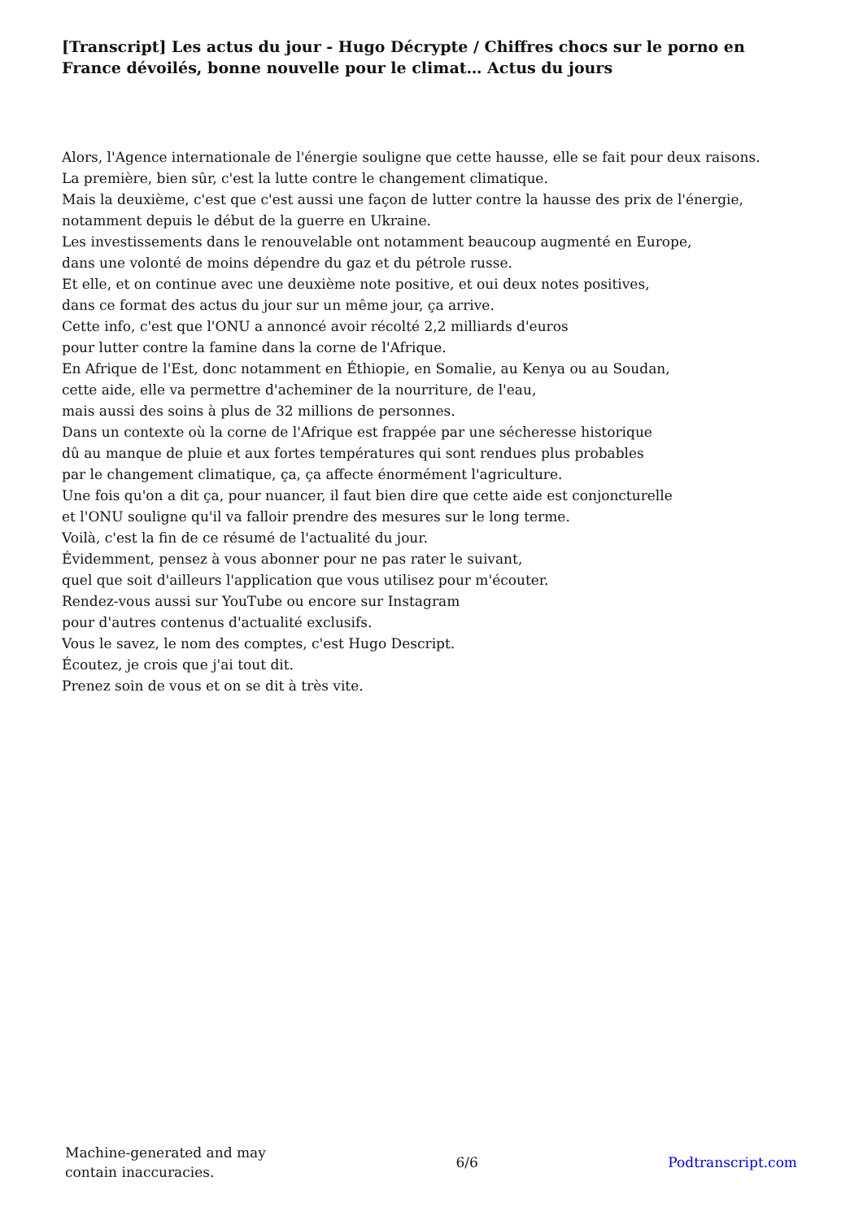[Transcript] Les actus du jour - Hugo Décrypte / Chiffres chocs sur le porno en France dévoilés, bonne nouvelle pour le climat… Actus du jours
Alors, l'Agence internationale de l'énergie souligne que cette hausse, elle se fait pour deux raisons.
La première, bien sûr, c'est la lutte contre le changement climatique.
Mais la deuxième, c'est que c'est aussi une façon de lutter contre la hausse des prix de l'énergie,
notamment depuis le début de la guerre en Ukraine.
Les investissements dans le renouvelable ont notamment beaucoup augmenté en Europe,
dans une volonté de moins dépendre du gaz et du pétrole russe.
Et elle, et on continue avec une deuxième note positive, et oui deux notes positives,
dans ce format des actus du jour sur un même jour, ça arrive.
Cette info, c'est que l'ONU a annoncé avoir récolté 2,2 milliards d'euros
pour lutter contre la famine dans la corne de l'Afrique.
En Afrique de l'Est, donc notamment en Éthiopie, en Somalie, au Kenya ou au Soudan,
cette aide, elle va permettre d'acheminer de la nourriture, de l'eau,
mais aussi des soins à plus de 32 millions de personnes.
Dans un contexte où la corne de l'Afrique est frappée par une sécheresse historique
dû au manque de pluie et aux fortes températures qui sont rendues plus probables
par le changement climatique, ça, ça affecte énormément l'agriculture.
Une fois qu'on a dit ça, pour nuancer, il faut bien dire que cette aide est conjoncturelle
et l'ONU souligne qu'il va falloir prendre des mesures sur le long terme.
Voilà, c'est la fin de ce résumé de l'actualité du jour.
Évidemment, pensez à vous abonner pour ne pas rater le suivant,
quel que soit d'ailleurs l'application que vous utilisez pour m'écouter.
Rendez-vous aussi sur YouTube ou encore sur Instagram
pour d'autres contenus d'actualité exclusifs.
Vous le savez, le nom des comptes, c'est Hugo Descript.
Écoutez, je crois que j'ai tout dit.
Prenez soin de vous et on se dit à très vite.
Machine-generated and may
contain inaccuracies.
6/6 Podtranscript.com